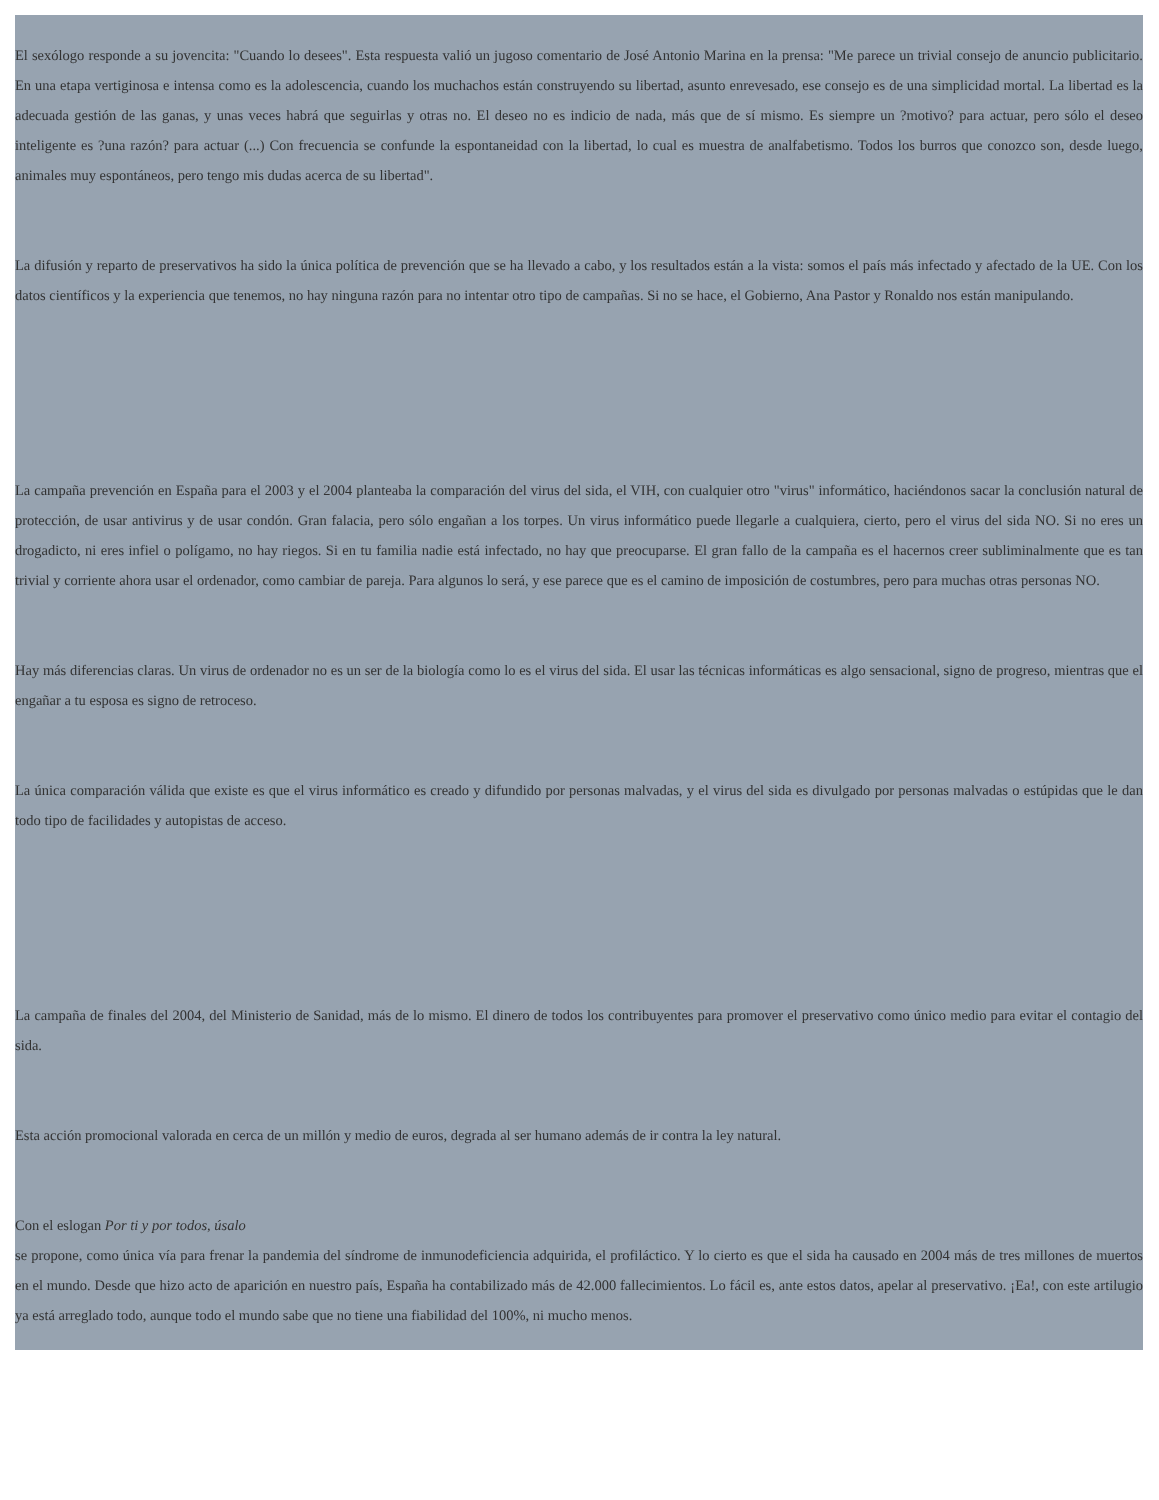El sexólogo responde a su jovencita: "Cuando lo desees". Esta respuesta valió un jugoso comentario de José Antonio Marina en la prensa: "Me parece un trivial consejo de anuncio publicitario. En una etapa vertiginosa e intensa como es la adolescencia, cuando los muchachos están construyendo su libertad, asunto enrevesado, ese consejo es de una simplicidad mortal. La libertad es la adecuada gestión de las ganas, y unas veces habrá que seguirlas y otras no. El deseo no es indicio de nada, más que de sí mismo. Es siempre un ?motivo? para actuar, pero sólo el deseo inteligente es ?una razón? para actuar (...) Con frecuencia se confunde la espontaneidad con la libertad, lo cual es muestra de analfabetismo. Todos los burros que conozco son, desde luego, animales muy espontáneos, pero tengo mis dudas acerca de su libertad".
La difusión y reparto de preservativos ha sido la única política de prevención que se ha llevado a cabo, y los resultados están a la vista: somos el país más infectado y afectado de la UE. Con los datos científicos y la experiencia que tenemos, no hay ninguna razón para no intentar otro tipo de campañas. Si no se hace, el Gobierno, Ana Pastor y Ronaldo nos están manipulando.
La campaña prevención en España para el 2003 y el 2004 planteaba la comparación del virus del sida, el VIH, con cualquier otro "virus" informático, haciéndonos sacar la conclusión natural de protección, de usar antivirus y de usar condón. Gran falacia, pero sólo engañan a los torpes. Un virus informático puede llegarle a cualquiera, cierto, pero el virus del sida NO. Si no eres un drogadicto, ni eres infiel o polígamo, no hay riegos. Si en tu familia nadie está infectado, no hay que preocuparse. El gran fallo de la campaña es el hacernos creer subliminalmente que es tan trivial y corriente ahora usar el ordenador, como cambiar de pareja. Para algunos lo será, y ese parece que es el camino de imposición de costumbres, pero para muchas otras personas NO.
Hay más diferencias claras. Un virus de ordenador no es un ser de la biología como lo es el virus del sida. El usar las técnicas informáticas es algo sensacional, signo de progreso, mientras que el engañar a tu esposa es signo de retroceso.
La única comparación válida que existe es que el virus informático es creado y difundido por personas malvadas, y el virus del sida es divulgado por personas malvadas o estúpidas que le dan todo tipo de facilidades y autopistas de acceso.
La campaña de finales del 2004, del Ministerio de Sanidad, más de lo mismo. El dinero de todos los contribuyentes para promover el preservativo como único medio para evitar el contagio del sida.
Esta acción promocional valorada en cerca de un millón y medio de euros, degrada al ser humano además de ir contra la ley natural.
Con el eslogan Por ti y por todos, úsalo
se propone, como única vía para frenar la pandemia del síndrome de inmunodeficiencia adquirida, el profiláctico. Y lo cierto es que el sida ha causado en 2004 más de tres millones de muertos en el mundo. Desde que hizo acto de aparición en nuestro país, España ha contabilizado más de 42.000 fallecimientos. Lo fácil es, ante estos datos, apelar al preservativo. ¡Ea!, con este artilugio ya está arreglado todo, aunque todo el mundo sabe que no tiene una fiabilidad del 100%, ni mucho menos.